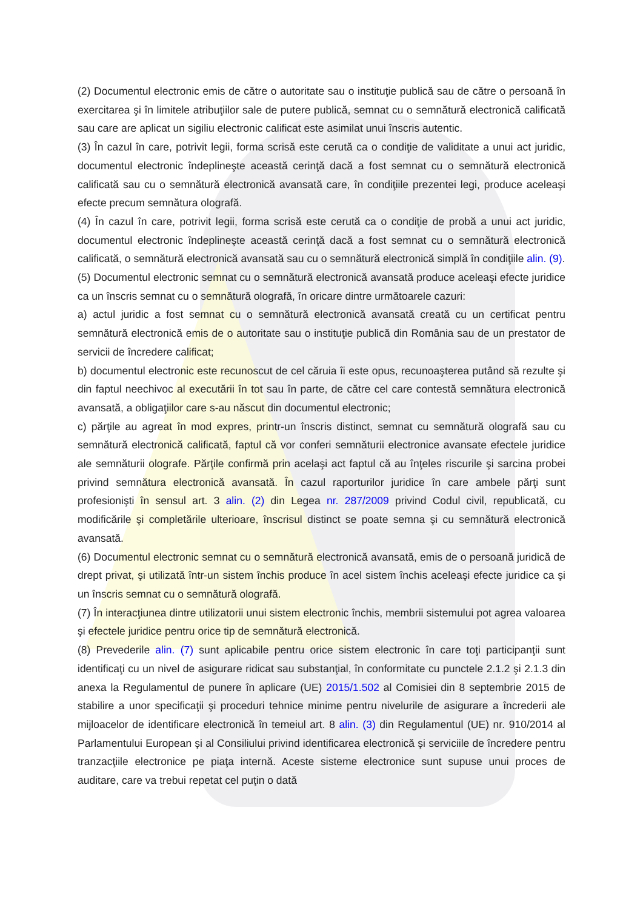(2) Documentul electronic emis de către o autoritate sau o instituţie publică sau de către o persoană în exercitarea şi în limitele atribuţiilor sale de putere publică, semnat cu o semnătură electronică calificată sau care are aplicat un sigiliu electronic calificat este asimilat unui înscris autentic.
(3) În cazul în care, potrivit legii, forma scrisă este cerută ca o condiţie de validitate a unui act juridic, documentul electronic îndeplineşte această cerinţă dacă a fost semnat cu o semnătură electronică calificată sau cu o semnătură electronică avansată care, în condiţiile prezentei legi, produce aceleaşi efecte precum semnătura olografă.
(4) În cazul în care, potrivit legii, forma scrisă este cerută ca o condiţie de probă a unui act juridic, documentul electronic îndeplineşte această cerinţă dacă a fost semnat cu o semnătură electronică calificată, o semnătură electronică avansată sau cu o semnătură electronică simplă în condiţiile alin. (9).
(5) Documentul electronic semnat cu o semnătură electronică avansată produce aceleaşi efecte juridice ca un înscris semnat cu o semnătură olografă, în oricare dintre următoarele cazuri:
a) actul juridic a fost semnat cu o semnătură electronică avansată creată cu un certificat pentru semnătură electronică emis de o autoritate sau o instituţie publică din România sau de un prestator de servicii de încredere calificat;
b) documentul electronic este recunoscut de cel căruia îi este opus, recunoaşterea putând să rezulte şi din faptul neechivoc al executării în tot sau în parte, de către cel care contestă semnătura electronică avansată, a obligaţiilor care s-au născut din documentul electronic;
c) părţile au agreat în mod expres, printr-un înscris distinct, semnat cu semnătură olografă sau cu semnătură electronică calificată, faptul că vor conferi semnăturii electronice avansate efectele juridice ale semnăturii olografe. Părţile confirmă prin acelaşi act faptul că au înţeles riscurile şi sarcina probei privind semnătura electronică avansată. În cazul raporturilor juridice în care ambele părţi sunt profesionişti în sensul art. 3 alin. (2) din Legea nr. 287/2009 privind Codul civil, republicată, cu modificările şi completările ulterioare, înscrisul distinct se poate semna şi cu semnătură electronică avansată.
(6) Documentul electronic semnat cu o semnătură electronică avansată, emis de o persoană juridică de drept privat, şi utilizată într-un sistem închis produce în acel sistem închis aceleaşi efecte juridice ca şi un înscris semnat cu o semnătură olografă.
(7) În interacţiunea dintre utilizatorii unui sistem electronic închis, membrii sistemului pot agrea valoarea şi efectele juridice pentru orice tip de semnătură electronică.
(8) Prevederile alin. (7) sunt aplicabile pentru orice sistem electronic în care toţi participanţii sunt identificaţi cu un nivel de asigurare ridicat sau substanţial, în conformitate cu punctele 2.1.2 şi 2.1.3 din anexa la Regulamentul de punere în aplicare (UE) 2015/1.502 al Comisiei din 8 septembrie 2015 de stabilire a unor specificaţii şi proceduri tehnice minime pentru nivelurile de asigurare a încrederii ale mijloacelor de identificare electronică în temeiul art. 8 alin. (3) din Regulamentul (UE) nr. 910/2014 al Parlamentului European şi al Consiliului privind identificarea electronică şi serviciile de încredere pentru tranzacţiile electronice pe piaţa internă. Aceste sisteme electronice sunt supuse unui proces de auditare, care va trebui repetat cel puţin o dată